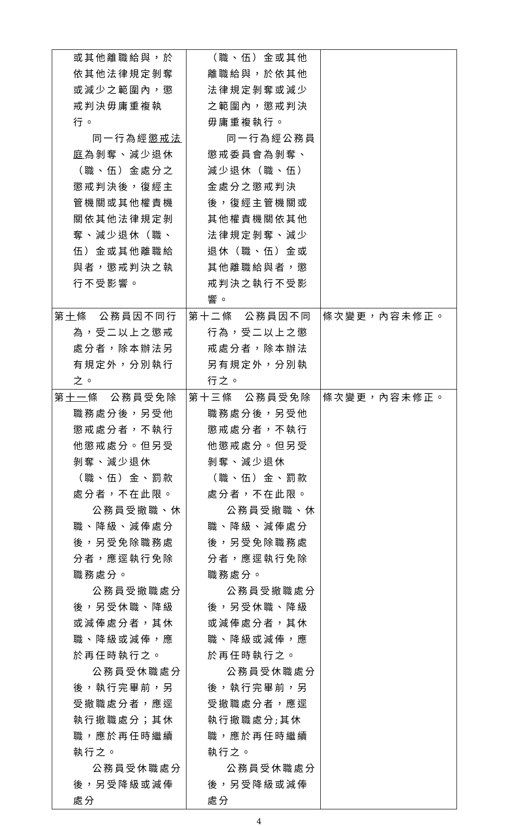| 或其他離職給與，於依其他法律規定剝奪或減少之範圍內，懲戒判決毋庸重複執行。 同一行為經 懲戒法庭 為剝奪、減少退休（職、伍）金處分之懲戒判決後，復經主管機關或其他權責機關依其他法律規定剝奪、減少退休（職、伍）金或其他離職給與者，懲戒判決之執行不受影響。 | （職、伍）金或其他離職給與，於依其他法律規定剝奪或減少之範圍內，懲戒判決毋庸重複執行。 同一行為經公務員懲戒委員會為剝奪、減少退休（職、伍）金處分之懲戒判決後，復經主管機關或其他權責機關依其他法律規定剝奪、減少退休（職、伍）金或其他離職給與者，懲戒判決之執行不受影響。 | |
| 第 十 條 公務員因不同行為，受二以上之懲戒處分者，除本辦法另有規定外，分別執行之。 | 第十二條 公務員因不同行為，受二以上之懲戒處分者，除本辦法另有規定外，分別執行之。 | 條次變更，內容未修正。 |
| 第 十一 條 公務員受免除職務處分後，另受他懲戒處分者，不執行他懲戒處分。但另受剝奪、減少退休（職、伍）金、罰款處分者，不在此限。 公務員受撤職、休職、降級、減俸處分後，另受免除職務處分者，應逕執行免除職務處分。 公務員受撤職處分後，另受休職、降級或減俸處分者，其休職、降級或減俸，應於再任時執行之。 公務員受休職處分後，執行完畢前，另受撤職處分者，應逕執行撤職處分；其休職，應於再任時繼續執行之。 公務員受休職處分後，另受降級或減俸處分 | 第十三條 公務員受免除職務處分後，另受他懲戒處分者，不執行他懲戒處分。但另受剝奪、減少退休（職、伍）金、罰款處分者，不在此限。 公務員受撤職、休職、降級、減俸處分後，另受免除職務處分者，應逕執行免除職務處分。 公務員受撤職處分後，另受休職、降級或減俸處分者，其休職、降級或減俸，應於再任時執行之。 公務員受休職處分後，執行完畢前，另受撤職處分者，應逕執行撤職處分;其休職，應於再任時繼續執行之。 公務員受休職處分後，另受降級或減俸處分 | 條次變更，內容未修正。 |
4